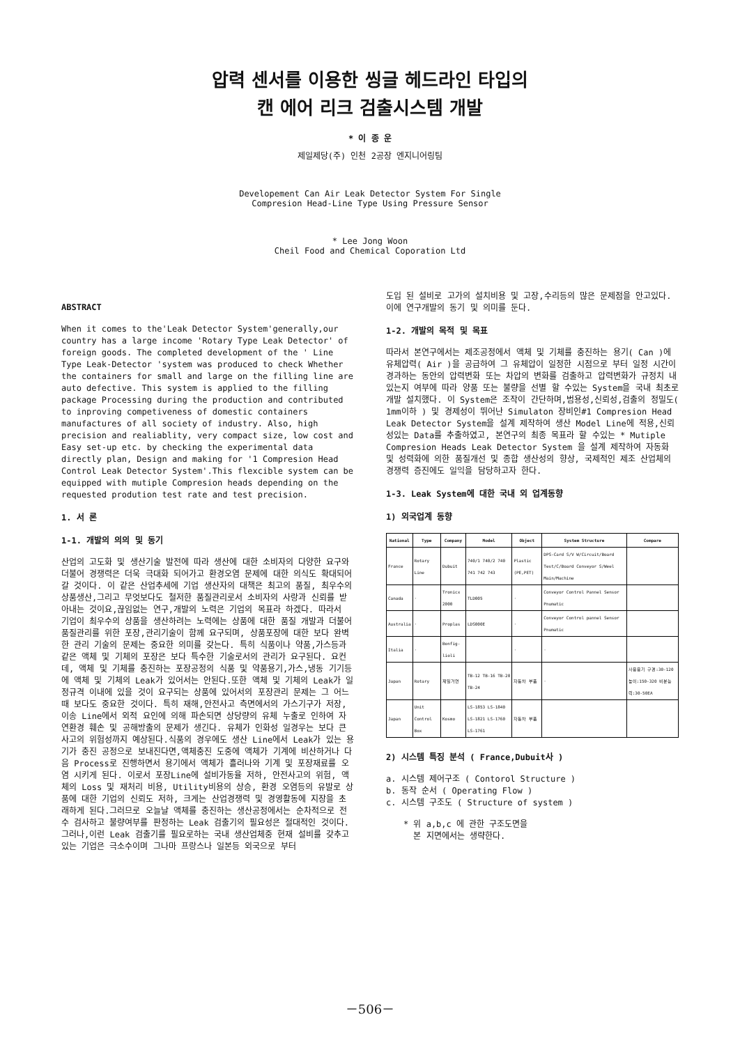압력 센서를 이용한 씽글 헤드라인 타입의
캔 에어 리크 검출시스템 개발
* 이 종 운
제일제당(주) 인천 2공장 엔지니어링팀
Developement Can Air Leak Detector System For Single
Compresion Head-Line Type Using Pressure Sensor
* Lee Jong Woon
Cheil Food and Chemical Coporation Ltd
ABSTRACT
When it comes to the'Leak Detector System'generally,our country has a large income 'Rotary Type Leak Detector' of foreign goods. The completed development of the ' Line Type Leak-Detector 'system was produced to check Whether the containers for small and large on the filling line are auto defective. This system is applied to the filling package Processing during the production and contributed to inproving competiveness of domestic containers manufactures of all society of industry. Also, high precision and realiablity, very compact size, low cost and Easy set-up etc. by checking the experimental data directly plan, Design and making for '1 Compresion Head Control Leak Detector System'.This flexcible system can be equipped with mutiple Compresion heads depending on the requested prodution test rate and test precision.
1. 서 론
1-1. 개발의 의의 및 동기
산업의 고도화 및 생산기술 발전에 따라 생산에 대한 소비자의 다양한 요구와 더불어 경쟁력은 더욱 극대화 되어가고 환경오염 문제에 대한 의식도 확대되어 갈 것이다. 이 같은 산업추세에 기업 생산자의 대책은 최고의 품질, 최우수의 상품생산,그리고 무엇보다도 철저한 품질관리로서 소비자의 사랑과 신뢰를 받아내는 것이요,끊임없는 연구,개발의 노력은 기업의 목표라 하겠다. 따라서 기업이 최우수의 상품을 생산하려는 노력에는 상품에 대한 품질 개발과 더불어 품질관리를 위한 포장,관리기술이 함께 요구되며, 상품포장에 대한 보다 완벽한 관리 기술의 문제는 중요한 의미를 갖는다. 특히 식품이나 약품,가스등과 같은 액체 및 기체의 포장은 보다 특수한 기술로서의 관리가 요구된다. 요컨데, 액체 및 기체를 충진하는 포장공정의 식품 및 약품용기,가스,냉동 기기등에 액체 및 기체의 Leak가 있어서는 안된다.또한 액체 및 기체의 Leak가 일정규격 이내에 있을 것이 요구되는 상품에 있어서의 포장관리 문제는 그 어느 때 보다도 중요한 것이다. 특히 재해,안전사고 측면에서의 가스기구가 저장,이송 Line에서 외적 요인에 의해 파손되면 상당량의 유체 누출로 인하여 자연환경 훼손 및 공해방출의 문제가 생긴다. 유체가 인화성 일경우는 보다 큰 사고의 위험성까지 예상된다.식품의 경우에도 생산 Line에서 Leak가 있는 용기가 충진 공정으로 보내진다면,액체충진 도중에 액체가 기계에 비산하거나 다음 Process로 진행하면서 용기에서 액체가 흘러나와 기계 및 포장재료를 오염 시키게 된다. 이로서 포장Line에 설비가동율 저하, 안전사고의 위험, 액체의 Loss 및 재처리 비용, Utility비용의 상승, 환경 오염등의 유발로 상품에 대한 기업의 신뢰도 저하, 크게는 산업경쟁력 및 경영활동에 지장을 초래하게 된다.그러므로 오늘날 액체를 충진하는 생산공정에서는 순차적으로 전수 검사하고 불량여부를 판정하는 Leak 검출기의 필요성은 절대적인 것이다.그러나,이런 Leak 검출기를 필요로하는 국내 생산업체중 현재 설비를 갖추고 있는 기업은 극소수이며 그나마 프랑스나 일본등 외국으로 부터
도입 된 설비로 고가의 설치비용 및 고장,수리등의 많은 문제점을 안고있다.이에 연구개발의 동기 및 의미를 둔다.
1-2. 개발의 목적 및 목표
따라서 본연구에서는 제조공정에서 액체 및 기체를 충진하는 용기( Can )에 유체압력( Air )을 공급하여 그 유체압이 일정한 시점으로 부터 일정 시간이 경과하는 동안의 압력변화 또는 차압의 변화를 검출하고 압력변화가 규정치 내 있는지 여부에 따라 양품 또는 불량을 선별 할 수있는 System을 국내 최초로 개발 설치했다. 이 System은 조작이 간단하며,범용성,신뢰성,검출의 정밀도( 1mm이하 ) 및 경제성이 뛰어난 Simulaton 장비인#1 Compresion Head Leak Detector System을 설계 제작하여 생산 Model Line에 적용,신뢰성있는 Data를 추출하였고, 본연구의 최종 목표라 할 수있는 * Mutiple Compresion Heads Leak Detector System 을 설계 제작하여 자동화 및 성력화에 의한 품질개선 및 종합 생산성의 향상, 국제적인 제조 산업체의 경쟁력 증진에도 일익을 담당하고자 한다.
1-3. Leak System에 대한 국내 외 업계동향
1) 외국업계 동향
| National | Type | Company | Model | Object | System Structure | Compare |
| --- | --- | --- | --- | --- | --- | --- |
| France | Rotary Line | Dubuit | 740/1 740/2 740 741 742 743 | Plastic (PE,PET) | DPS-Card S/V W/Circuit/Board Test/C/Board Conveyor S/Weel Main/Machine | |
| Canada | · | Tronicx 2000 | TLD005 | · | Conveyor Control Pannel Sensor Pnumatic | |
| Australia | · | Proplas | LDS000E | · | Conveyor Control pannel Sensor Pnumatic | |
| Italia | · | Bonfig-lioli | | · | · | |
| Japan | Rotary | 제일거연 | TB-12 TB-16 TB-20 TB-24 | 자동차 부품 | · | 사용용기 구경:30-120 높이:150-320 비분능력:30-50EA |
| Japan | Unit Control Box | Kosmo | LS-1853 LS-1840 LS-1821 LS-1760 LS-1761 | 자동차 부품 | | |
2) 시스템 특징 분석 ( France,Dubuit사 )
a. 시스템 제어구조 ( Contorol Structure )
b. 동작 순서 ( Operating Flow )
c. 시스템 구조도 ( Structure of system )
* 위 a,b,c 에 관한 구조도면을
본 지면에서는 생략한다.
－506－